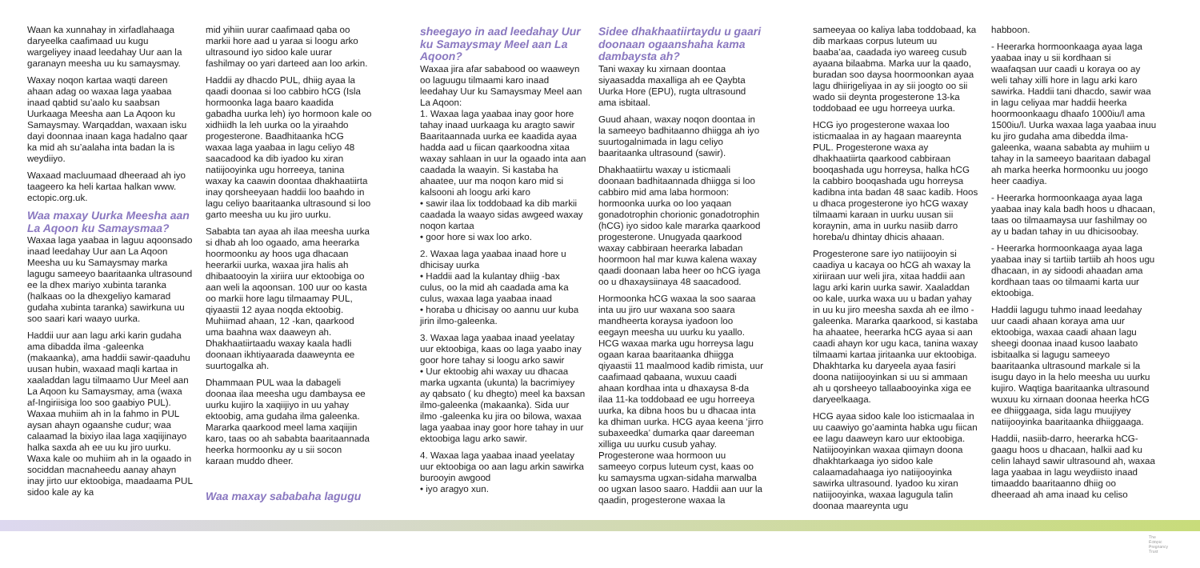Waan ka xunnahay in xirfadlahaaga daryeelka caafimaad uu kugu wargeliyey inaad leedahay Uur aan la garanayn meesha uu ku samaysmay.
Waxay noqon kartaa waqti dareen ahaan adag oo waxaa laga yaabaa inaad qabtid su’aalo ku saabsan Uurkaaga Meesha aan La Aqoon ku Samaysmay. Warqaddan, waxaan isku dayi doonnaa inaan kaga hadalno qaar ka mid ah su’aalaha inta badan la is weydiiyo.
Waxaad macluumaad dheeraad ah iyo taageero ka heli kartaa halkan www. ectopic.org.uk.
Waa maxay Uurka Meesha aan La Aqoon ku Samaysmaa?
Waxaa laga yaabaa in laguu aqoonsado inaad leedahay Uur aan La Aqoon Meesha uu ku Samaysmay marka lagugu sameeyo baaritaanka ultrasound ee la dhex mariyo xubinta taranka (halkaas oo la dhexgeliyo kamarad gudaha xubinta taranka) sawirkuna uu soo saari kari waayo uurka.
Haddii uur aan lagu arki karin gudaha ama dibadda ilma -galeenka (makaanka), ama haddii sawir-qaaduhu uusan hubin, waxaad maqli kartaa in xaaladdan lagu tilmaamo Uur Meel aan La Aqoon ku Samaysmay, ama (waxa af-Ingiriisiga loo soo gaabiyo PUL). Waxaa muhiim ah in la fahmo in PUL aysan ahayn ogaanshe cudur; waa calaamad la bixiyo ilaa laga xaqiijinayo halka saxda ah ee uu ku jiro uurku. Waxa kale oo muhiim ah in la ogaado in sociddan macnaheedu aanay ahayn inay jirto uur ektoobiga, maadaama PUL sidoo kale ay ka
mid yihiin uurar caafimaad qaba oo markii hore aad u yaraa si loogu arko ultrasound iyo sidoo kale uurar fashilmay oo yari darteed aan loo arkin.
Haddii ay dhacdo PUL, dhiig ayaa la qaadi doonaa si loo cabbiro hCG (Isla hormoonka laga baaro kaadida gabadha uurka leh) iyo hormoon kale oo xidhiidh la leh uurka oo la yiraahdo progesterone. Baadhitaanka hCG waxaa laga yaabaa in lagu celiyo 48 saacadood ka dib iyadoo ku xiran natiijooyinka ugu horreeya, tanina waxay ka caawin doontaa dhakhaatiirta inay qorsheeyaan haddii loo baahdo in lagu celiyo baaritaanka ultrasound si loo garto meesha uu ku jiro uurku.
Sababta tan ayaa ah ilaa meesha uurka si dhab ah loo ogaado, ama heerarka hoormoonku ay hoos uga dhacaan heerarkii uurka, waxaa jira halis ah dhibaatooyin la xiriira uur ektoobiga oo aan weli la aqoonsan. 100 uur oo kasta oo markii hore lagu tilmaamay PUL, qiyaastii 12 ayaa noqda ektoobig. Muhiimad ahaan, 12 -kan, qaarkood uma baahna wax daaweyn ah. Dhakhaatiirtaadu waxay kaala hadli doonaan ikhtiyaarada daaweynta ee suurtogalka ah.
Dhammaan PUL waa la dabageli doonaa ilaa meesha ugu dambaysa ee uurku kujiro la xaqiijiyo in uu yahay ektoobig, ama gudaha ilma galeenka. Mararka qaarkood meel lama xaqiijin karo, taas oo ah sababta baaritaannada heerka hormoonku ay u sii socon karaan muddo dheer.
Waa maxay sababaha lagugu
sheegayo in aad leedahay Uur ku Samaysmay Meel aan La Aqoon?
Waxaa jira afar sababood oo waaweyn oo laguugu tilmaami karo inaad leedahay Uur ku Samaysmay Meel aan La Aqoon:
1. Waxaa laga yaabaa inay goor hore tahay inaad uurkaaga ku aragto sawir Baaritaannada uurka ee kaadida ayaa hadda aad u fiican qaarkoodna xitaa waxay sahlaan in uur la ogaado inta aan caadada la waayin. Si kastaba ha ahaatee, uur ma noqon karo mid si kalsooni ah loogu arki karo
• sawir ilaa lix toddobaad ka dib markii caadada la waayo sidas awgeed waxay noqon kartaa
• goor hore si wax loo arko.
2. Waxaa laga yaabaa inaad hore u dhicisay uurka
• Haddii aad la kulantay dhiig -bax culus, oo la mid ah caadada ama ka culus, waxaa laga yaabaa inaad
• horaba u dhicisay oo aannu uur kuba jirin ilmo-galeenka.
3. Waxaa laga yaabaa inaad yeelatay uur ektoobiga, kaas oo laga yaabo inay goor hore tahay si loogu arko sawir
• Uur ektoobig ahi waxay uu dhacaa marka ugxanta (ukunta) la bacrimiyey ay qabsato ( ku dhegto) meel ka baxsan ilmo-galeenka (makaanka). Sida uur ilmo -galeenka ku jira oo bilowa, waxaa laga yaabaa inay goor hore tahay in uur ektoobiga lagu arko sawir.
4. Waxaa laga yaabaa inaad yeelatay uur ektoobiga oo aan lagu arkin sawirka burooyin awgood
• iyo aragyo xun.
Sidee dhakhaatiirtaydu u gaari doonaan ogaanshaha kama dambaysta ah?
Tani waxay ku xirnaan doontaa siyaasadda maxalliga ah ee Qaybta Uurka Hore (EPU), rugta ultrasound ama isbitaal.
Guud ahaan, waxay noqon doontaa in la sameeyo badhitaanno dhiigga ah iyo suurtogalnimada in lagu celiyo baaritaanka ultrasound (sawir).
Dhakhaatiirtu waxay u isticmaali doonaan badhitaannada dhiigga si loo cabbiro mid ama laba hormoon: hormoonka uurka oo loo yaqaan gonadotrophin chorionic gonadotrophin (hCG) iyo sidoo kale mararka qaarkood progesterone. Unugyada qaarkood waxay cabbiraan heerarka labadan hoormoon hal mar kuwa kalena waxay qaadi doonaan laba heer oo hCG iyaga oo u dhaxaysiinaya 48 saacadood.
Hormoonka hCG waxaa la soo saaraa inta uu jiro uur waxana soo saara mandheerta koraysa iyadoon loo eegayn meesha uu uurku ku yaallo. HCG waxaa marka ugu horreysa lagu ogaan karaa baaritaanka dhiigga qiyaastii 11 maalmood kadib rimista, uur caafimaad qabaana, wuxuu caadi ahaan kordhaa inta u dhaxaysa 8-da ilaa 11-ka toddobaad ee ugu horreeya uurka, ka dibna hoos bu u dhacaa inta ka dhiman uurka. HCG ayaa keena ‘jirro subaxeedka’ dumarka qaar dareeman xilliga uu uurku cusub yahay. Progesterone waa hormoon uu sameeyo corpus luteum cyst, kaas oo ku samaysma ugxan-sidaha marwalba oo ugxan lasoo saaro. Haddii aan uur la qaadin, progesterone waxaa la
sameeyaa oo kaliya laba toddobaad, ka dib markaas corpus luteum uu baaba’aa, caadada iyo wareeg cusub ayaana bilaabma. Marka uur la qaado, buradan soo daysa hoormoonkan ayaa lagu dhiirigeliyaa in ay sii joogto oo sii wado sii deynta progesterone 13-ka toddobaad ee ugu horreeya uurka.
HCG iyo progesterone waxaa loo isticmaalaa in ay hagaan maareynta PUL. Progesterone waxa ay dhakhaatiirta qaarkood cabbiraan booqashada ugu horreysa, halka hCG la cabbiro booqashada ugu horreysa kadibna inta badan 48 saac kadib. Hoos u dhaca progesterone iyo hCG waxay tilmaami karaan in uurku uusan sii koraynin, ama in uurku nasiib darro horeba/u dhintay dhicis ahaaan.
Progesterone sare iyo natiijooyin si caadiya u kacaya oo hCG ah waxay la xiriiraan uur weli jira, xitaa haddii aan lagu arki karin uurka sawir. Xaaladdan oo kale, uurka waxa uu u badan yahay in uu ku jiro meesha saxda ah ee ilmo -galeenka. Mararka qaarkood, si kastaba ha ahaatee, heerarka hCG ayaa si aan caadi ahayn kor ugu kaca, tanina waxay tilmaami kartaa jiritaanka uur ektoobiga. Dhakhtarka ku daryeela ayaa fasiri doona natiijooyinkan si uu si ammaan ah u qorsheeyo tallaabooyinka xiga ee daryeelkaaga.
HCG ayaa sidoo kale loo isticmaalaa in uu caawiyo go’aaminta habka ugu fiican ee lagu daaweyn karo uur ektoobiga. Natiijooyinkan waxaa qiimayn doona dhakhtarkaaga iyo sidoo kale calaamadahaaga iyo natiijooyinka sawirka ultrasound. Iyadoo ku xiran natiijooyinka, waxaa lagugula talin doonaa maareynta ugu
habboon.
- Heerarka hormoonkaaga ayaa laga yaabaa inay u sii kordhaan si waafaqsan uur caadi u koraya oo ay weli tahay xilli hore in lagu arki karo sawirka. Haddii tani dhacdo, sawir waa in lagu celiyaa mar haddii heerka hoormoonkaagu dhaafo 1000iu/l ama 1500iu/l. Uurka waxaa laga yaabaa inuu ku jiro gudaha ama dibedda ilma-galeenka, waana sababta ay muhiim u tahay in la sameeyo baaritaan dabagal ah marka heerka hormoonku uu joogo heer caadiya.
- Heerarka hormoonkaaga ayaa laga yaabaa inay kala badh hoos u dhacaan, taas oo tilmaamaysa uur fashilmay oo ay u badan tahay in uu dhicisoobay.
- Heerarka hormoonkaaga ayaa laga yaabaa inay si tartiib tartiib ah hoos ugu dhacaan, in ay sidoodi ahaadan ama kordhaan taas oo tilmaami karta uur ektoobiga.
Haddii lagugu tuhmo inaad leedahay uur caadi ahaan koraya ama uur ektoobiga, waxaa caadi ahaan lagu sheegi doonaa inaad kusoo laabato isbitaalka si lagugu sameeyo baaritaanka ultrasound markale si la isugu dayo in la helo meesha uu uurku kujiro. Waqtiga baaritaanka ultrasound wuxuu ku xirnaan doonaa heerka hCG ee dhiiggaaga, sida lagu muujiyey natiijooyinka baaritaanka dhiiggaaga.
Haddii, nasiib-darro, heerarka hCG-gaagu hoos u dhacaan, halkii aad ku celin lahayd sawir ultrasound ah, waxaa laga yaabaa in lagu weydiisto inaad timaaddo baaritaanno dhiig oo dheeraad ah ama inaad ku celiso
The
Ectopic
Pregnancy
Trust